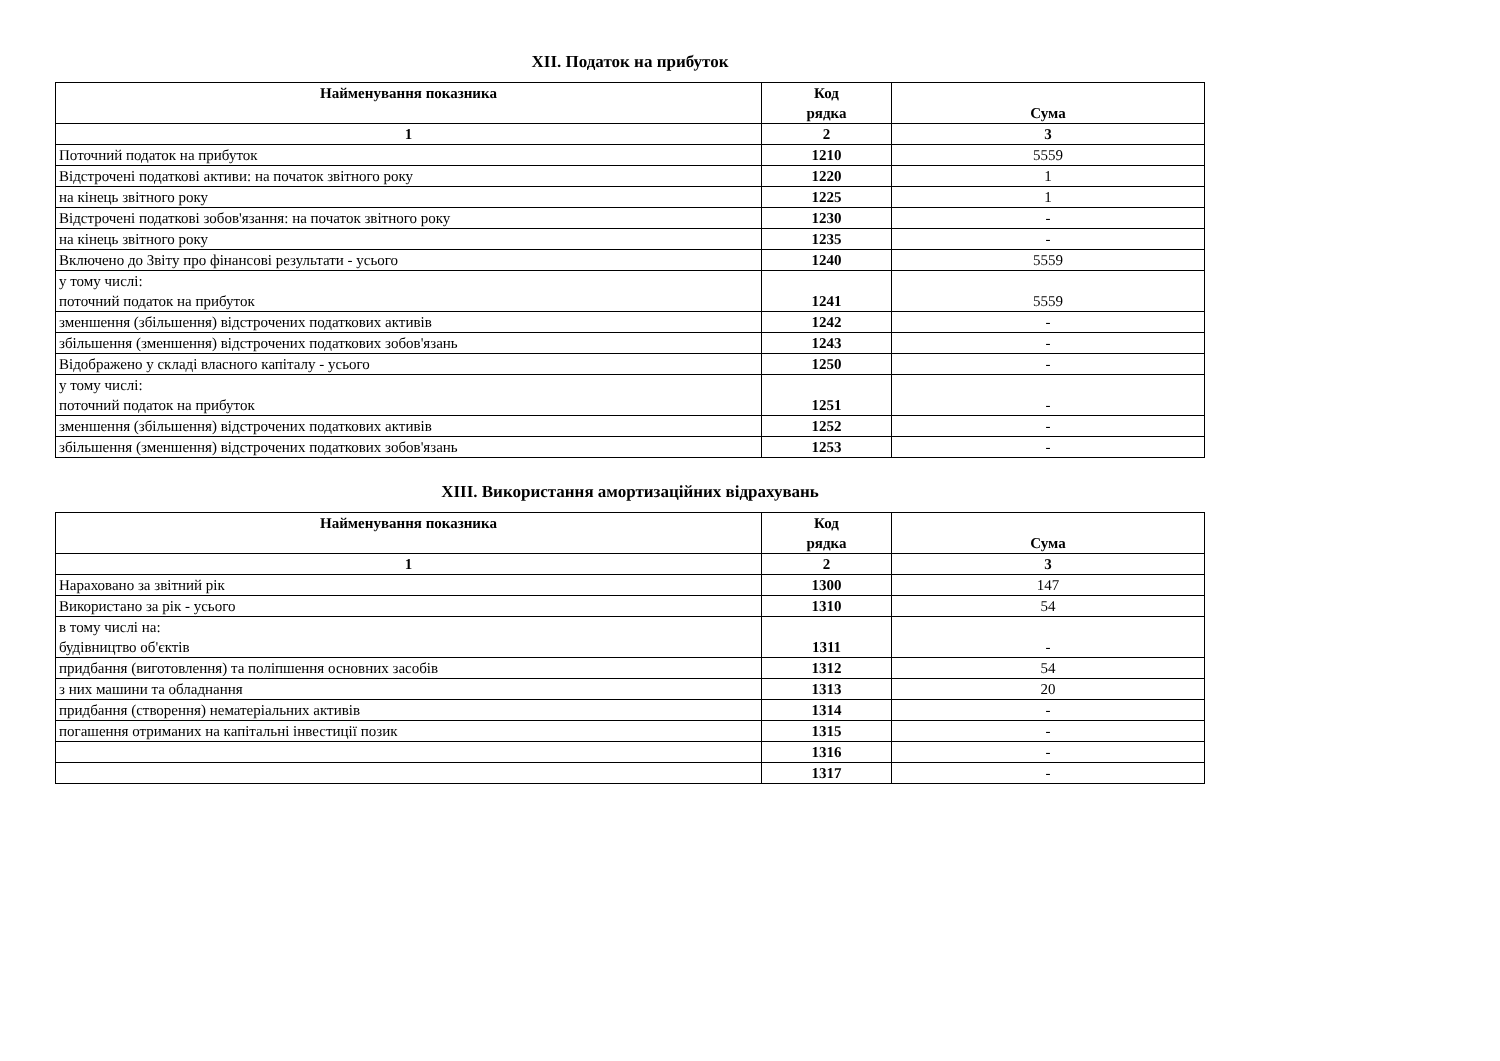XII. Податок на прибуток
| Найменування показника | Код рядка | Сума |
| --- | --- | --- |
| 1 | 2 | 3 |
| Поточний податок на прибуток | 1210 | 5559 |
| Відстрочені податкові активи: на початок звітного року | 1220 | 1 |
| на кінець звітного року | 1225 | 1 |
| Відстрочені податкові зобов'язання: на початок звітного року | 1230 | - |
| на кінець звітного року | 1235 | - |
| Включено до Звіту про фінансові результати - усього | 1240 | 5559 |
| у тому числі: поточний податок на прибуток | 1241 | 5559 |
| зменшення (збільшення) відстрочених податкових активів | 1242 | - |
| збільшення (зменшення) відстрочених податкових зобов'язань | 1243 | - |
| Відображено у складі власного капіталу - усього | 1250 | - |
| у тому числі: поточний податок на прибуток | 1251 | - |
| зменшення (збільшення) відстрочених податкових активів | 1252 | - |
| збільшення (зменшення) відстрочених податкових зобов'язань | 1253 | - |
XIII. Використання амортизаційних відрахувань
| Найменування показника | Код рядка | Сума |
| --- | --- | --- |
| 1 | 2 | 3 |
| Нараховано за звітний рік | 1300 | 147 |
| Використано за рік - усього | 1310 | 54 |
| в тому числі на: будівництво об'єктів | 1311 | - |
| придбання (виготовлення) та поліпшення основних засобів | 1312 | 54 |
| з них машини та обладнання | 1313 | 20 |
| придбання (створення) нематеріальних активів | 1314 | - |
| погашення отриманих на капітальні інвестиції позик | 1315 | - |
| | 1316 | - |
| | 1317 | - |